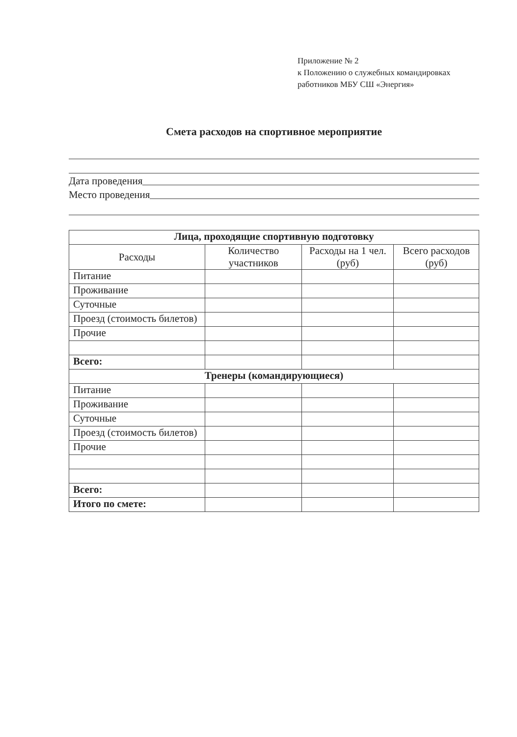Приложение № 2
к Положению о служебных командировках
работников МБУ СШ «Энергия»
Смета расходов на спортивное мероприятие
Дата проведения
Место проведения
| Лица, проходящие спортивную подготовку | | | |
| --- | --- | --- | --- |
| Расходы | Количество участников | Расходы на 1 чел. (руб) | Всего расходов (руб) |
| Питание | | | |
| Проживание | | | |
| Суточные | | | |
| Проезд (стоимость билетов) | | | |
| Прочие | | | |
| Всего: | | | |
| Тренеры (командирующиеся) | | | |
| Питание | | | |
| Проживание | | | |
| Суточные | | | |
| Проезд (стоимость билетов) | | | |
| Прочие | | | |
| Всего: | | | |
| Итого по смете: | | | |